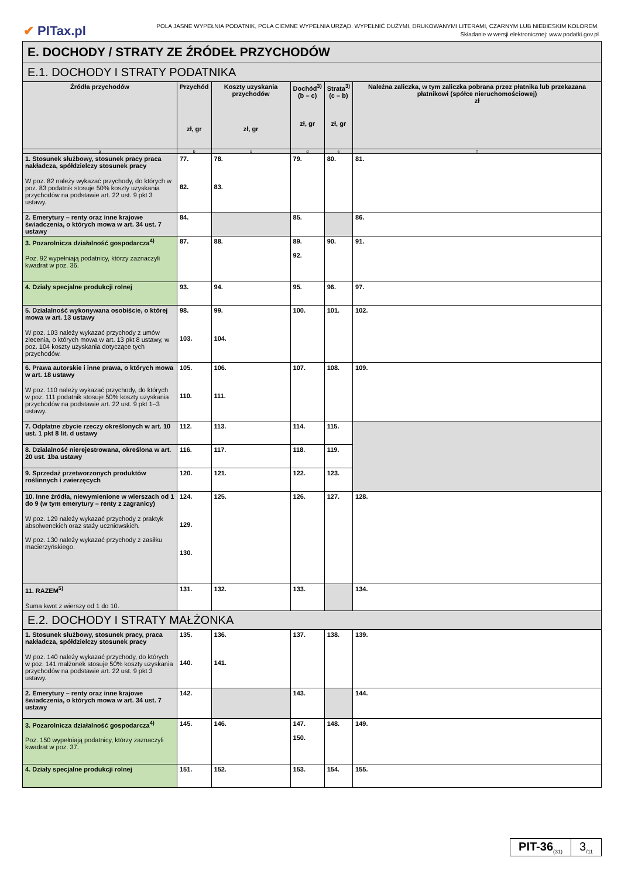✔ PITax.pl
POLA JASNE WYPEŁNIA PODATNIK, POLA CIEMNE WYPEŁNIA URZĄD. WYPEŁNIĆ DUŻYMI, DRUKOWANYMI LITERAMI, CZARNYM LUB NIEBIESKIM KOLOREM.
Składanie w wersji elektronicznej: www.podatki.gov.pl
| E. DOCHODY / STRATY ZE ŹRÓDEŁ PRZYCHODÓW | | | | | |
| E.1. DOCHODY I STRATY PODATNIKA | | | | | |
| Źródła przychodów | Przychód zł, gr | Koszty uzyskania przychodów zł, gr | Dochód<sup>3)</sup> (b – c) zł, gr | Strata<sup>3)</sup> (c – b) zł, gr | Należna zaliczka, w tym zaliczka pobrana przez płatnika lub przekazana płatnikowi (spółce nieruchomościowej) zł |
| a | b | c | d | e | f |
| 1. Stosunek służbowy, stosunek pracy praca nakładcza, spółdzielczy stosunek pracy W poz. 82 należy wykazać przychody, do których w poz. 83 podatnik stosuje 50% koszty uzyskania przychodów na podstawie art. 22 ust. 9 pkt 3 ustawy. | 77. 82. | 78. 83. | 79. | 80. | 81. |
| 2. Emerytury – renty oraz inne krajowe świadczenia, o których mowa w art. 34 ust. 7 ustawy | 84. | | 85. | | 86. |
| 3. Pozarolnicza działalność gospodarcza<sup>4)</sup> Poz. 92 wypełniają podatnicy, którzy zaznaczyli kwadrat w poz. 36. | 87. | 88. | 89. 92. | 90. | 91. |
| 4. Działy specjalne produkcji rolnej | 93. | 94. | 95. | 96. | 97. |
| 5. Działalność wykonywana osobiście, o której mowa w art. 13 ustawy W poz. 103 należy wykazać przychody z umów zlecenia, o których mowa w art. 13 pkt 8 ustawy, w poz. 104 koszty uzyskania dotyczące tych przychodów. | 98. 103. | 99. 104. | 100. | 101. | 102. |
| 6. Prawa autorskie i inne prawa, o których mowa w art. 18 ustawy W poz. 110 należy wykazać przychody, do których w poz. 111 podatnik stosuje 50% koszty uzyskania przychodów na podstawie art. 22 ust. 9 pkt 1–3 ustawy. | 105. 110. | 106. 111. | 107. | 108. | 109. |
| 7. Odpłatne zbycie rzeczy określonych w art. 10 ust. 1 pkt 8 lit. d ustawy | 112. | 113. | 114. | 115. | |
| 8. Działalność nierejestrowana, określona w art. 20 ust. 1ba ustawy | 116. | 117. | 118. | 119. | |
| 9. Sprzedaż przetworzonych produktów roślinnych i zwierzęcych | 120. | 121. | 122. | 123. | |
| 10. Inne źródła, niewymienione w wierszach od 1 do 9 (w tym emerytury – renty z zagranicy) W poz. 129 należy wykazać przychody z praktyk absolwenckich oraz staży uczniowskich. W poz. 130 należy wykazać przychody z zasiłku macierzyńskiego. | 124. 129. 130. | 125. | 126. | 127. | 128. |
| 11. RAZEM<sup>5)</sup> Suma kwot z wierszy od 1 do 10. | 131. | 132. | 133. | | 134. |
| E.2. DOCHODY I STRATY MAŁŻONKA | | | | | |
| 1. Stosunek służbowy, stosunek pracy, praca nakładcza, spółdzielczy stosunek pracy W poz. 140 należy wykazać przychody, do których w poz. 141 małżonek stosuje 50% koszty uzyskania przychodów na podstawie art. 22 ust. 9 pkt 3 ustawy. | 135. 140. | 136. 141. | 137. | 138. | 139. |
| 2. Emerytury – renty oraz inne krajowe świadczenia, o których mowa w art. 34 ust. 7 ustawy | 142. | | 143. | | 144. |
| 3. Pozarolnicza działalność gospodarcza<sup>4)</sup> Poz. 150 wypełniają podatnicy, którzy zaznaczyli kwadrat w poz. 37. | 145. | 146. | 147. 150. | 148. | 149. |
| 4. Działy specjalne produkcji rolnej | 151. | 152. | 153. | 154. | 155. |
PIT-36<sub>(31)</sub>
3<sub>/11</sub>